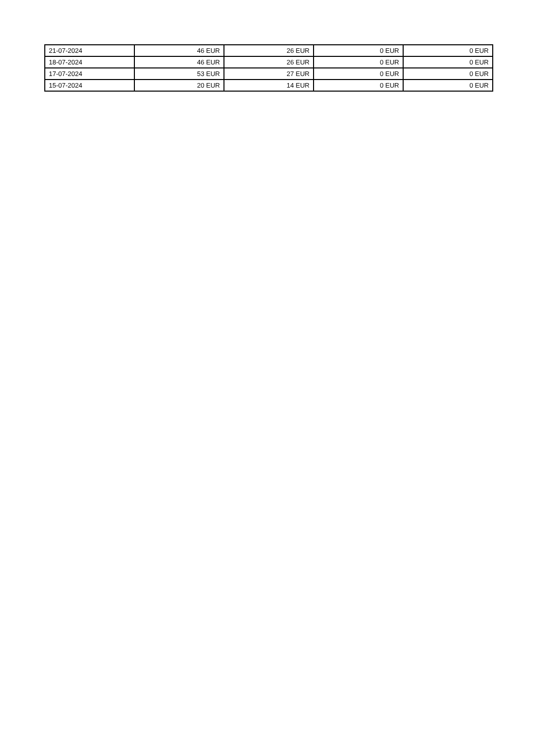| 21-07-2024 | 46 EUR | 26 EUR | 0 EUR | 0 EUR |
| 18-07-2024 | 46 EUR | 26 EUR | 0 EUR | 0 EUR |
| 17-07-2024 | 53 EUR | 27 EUR | 0 EUR | 0 EUR |
| 15-07-2024 | 20 EUR | 14 EUR | 0 EUR | 0 EUR |